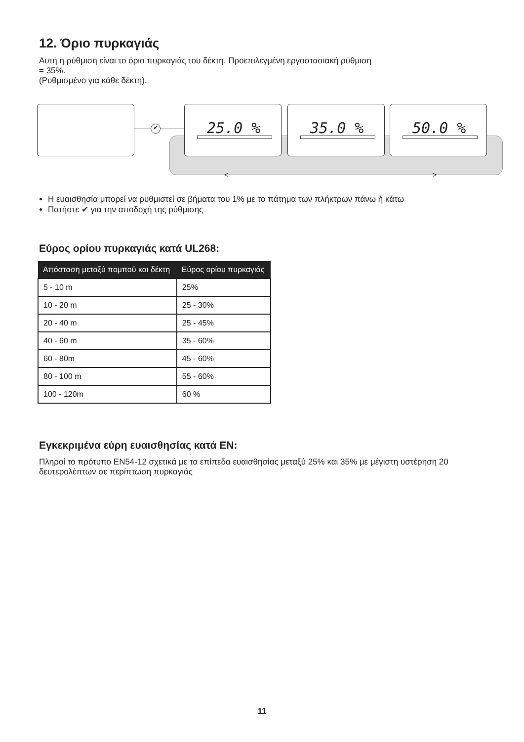12. Όριο πυρκαγιάς
Αυτή η ρύθμιση είναι το όριο πυρκαγιάς του δέκτη. Προεπιλεγμένη εργοστασιακή ρύθμιση
= 35%.
(Ρυθμισμένο για κάθε δέκτη).
✔
25.0 % 35.0 % 50.0 %
< >
Η ευαισθησία μπορεί να ρυθμιστεί σε βήματα του 1% με το πάτημα των πλήκτρων πάνω ή κάτω
Πατήστε ✔ για την αποδοχή της ρύθμισης
Εύρος ορίου πυρκαγιάς κατά UL268:
| Απόσταση μεταξύ πομπού και δέκτη | Εύρος ορίου πυρκαγιάς |
| --- | --- |
| 5 - 10 m | 25% |
| 10 - 20 m | 25 - 30% |
| 20 - 40 m | 25 - 45% |
| 40 - 60 m | 35 - 60% |
| 60 - 80m | 45 - 60% |
| 80 - 100 m | 55 - 60% |
| 100 - 120m | 60 % |
Εγκεκριμένα εύρη ευαισθησίας κατά EN:
Πληροί το πρότυπο EN54-12 σχετικά με τα επίπεδα ευαισθησίας μεταξύ 25% και 35% με μέγιστη υστέρηση 20 δευτερολέπτων σε περίπτωση πυρκαγιάς
11